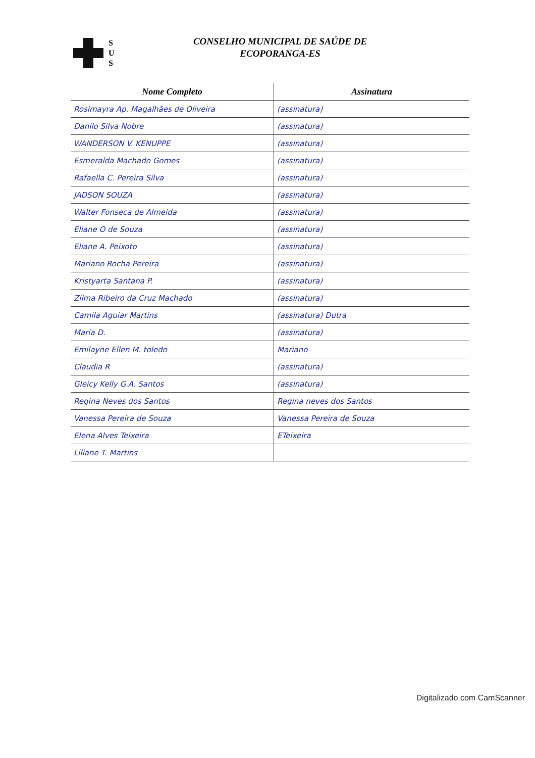S
U
S
CONSELHO MUNICIPAL DE SAÚDE DE
ECOPORANGA-ES
| Nome Completo | Assinatura |
| --- | --- |
| Rosimayra Ap. Magalhães de Oliveira | (assinatura) |
| Danilo Silva Nobre | (assinatura) |
| WANDERSON V. KENUPPE | (assinatura) |
| Esmeralda Machado Gomes | (assinatura) |
| Rafaella C. Pereira Silva | (assinatura) |
| JADSON SOUZA | (assinatura) |
| Walter Fonseca de Almeida | (assinatura) |
| Eliane O de Souza | (assinatura) |
| Eliane A. Peixoto | (assinatura) |
| Mariano Rocha Pereira | (assinatura) |
| Kristyarta Santana P. | (assinatura) |
| Zilma Ribeiro da Cruz Machado | (assinatura) |
| Camila Aguiar Martins | (assinatura) Dutra |
| Maria D. | (assinatura) |
| Emilayne Ellen M. toledo | Mariano |
| Claudia R | (assinatura) |
| Gleicy Kelly G.A. Santos | (assinatura) |
| Regina Neves dos Santos | Regina neves dos Santos |
| Vanessa Pereira de Souza | Vanessa Pereira de Souza |
| Elena Alves Teixeira | ETeixeira |
| Liliane T. Martins | |
Digitalizado com CamScanner